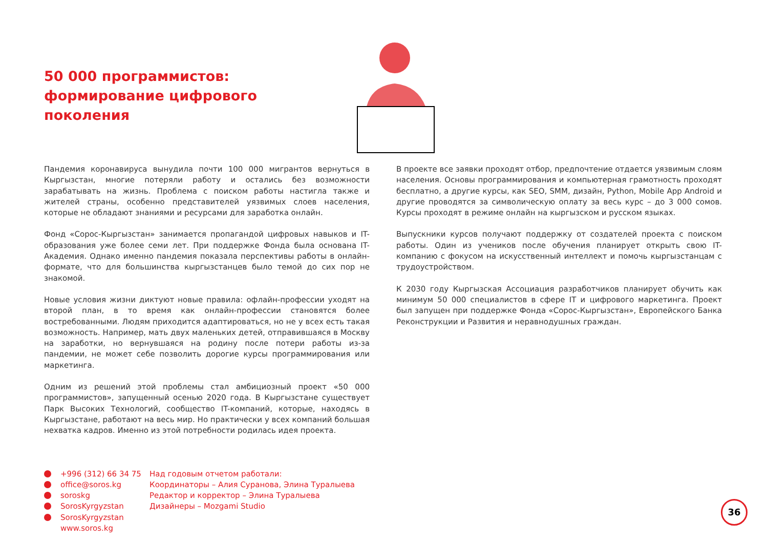50 000 программистов: формирование цифрового поколения
Пандемия коронавируса вынудила почти 100 000 мигрантов вернуться в Кыргызстан, многие потеряли работу и остались без возможности зарабатывать на жизнь. Проблема с поиском работы настигла также и жителей страны, особенно представителей уязвимых слоев населения, которые не обладают знаниями и ресурсами для заработка онлайн.
Фонд «Сорос-Кыргызстан» занимается пропагандой цифровых навыков и IT-образования уже более семи лет. При поддержке Фонда была основана IT-Академия. Однако именно пандемия показала перспективы работы в онлайн-формате, что для большинства кыргызстанцев было темой до сих пор не знакомой.
Новые условия жизни диктуют новые правила: офлайн-профессии уходят на второй план, в то время как онлайн-профессии становятся более востребованными. Людям приходится адаптироваться, но не у всех есть такая возможность. Например, мать двух маленьких детей, отправившаяся в Москву на заработки, но вернувшаяся на родину после потери работы из-за пандемии, не может себе позволить дорогие курсы программирования или маркетинга.
Одним из решений этой проблемы стал амбициозный проект «50 000 программистов», запущенный осенью 2020 года. В Кыргызстане существует Парк Высоких Технологий, сообщество IT-компаний, которые, находясь в Кыргызстане, работают на весь мир. Но практически у всех компаний большая нехватка кадров. Именно из этой потребности родилась идея проекта.
В проекте все заявки проходят отбор, предпочтение отдается уязвимым слоям населения. Основы программирования и компьютерная грамотность проходят бесплатно, а другие курсы, как SEO, SMM, дизайн, Python, Mobile App Android и другие проводятся за символическую оплату за весь курс – до 3 000 сомов. Курсы проходят в режиме онлайн на кыргызском и русском языках.
Выпускники курсов получают поддержку от создателей проекта с поиском работы. Один из учеников после обучения планирует открыть свою IT-компанию с фокусом на искусственный интеллект и помочь кыргызстанцам с трудоустройством.
К 2030 году Кыргызская Ассоциация разработчиков планирует обучить как минимум 50 000 специалистов в сфере IT и цифрового маркетинга. Проект был запущен при поддержке Фонда «Сорос-Кыргызстан», Европейского Банка Реконструкции и Развития и неравнодушных граждан.
+996 (312) 66 34 75
office@soros.kg
soroskg
SorosKyrgyzstan
SorosKyrgyzstan
www.soros.kg
Над годовым отчетом работали:
Координаторы – Алия Суранова, Элина Туралыева
Редактор и корректор – Элина Туралыева
Дизайнеры – Mozgami Studio
36